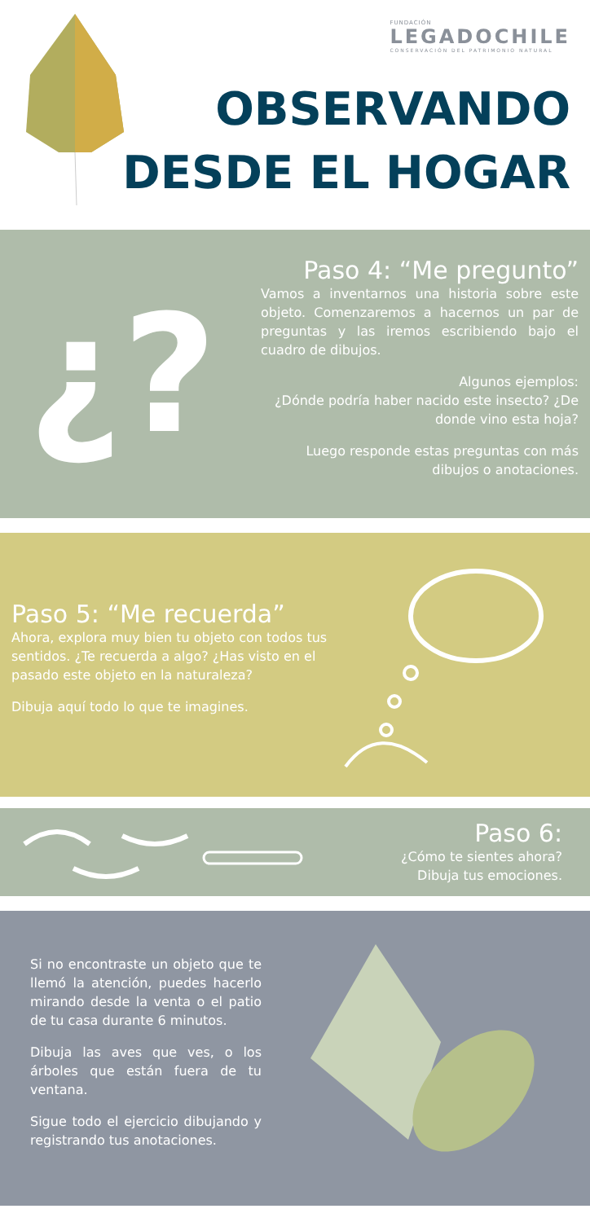FUNDACIÓN
LEGADOCHILE
CONSERVACIÓN DEL PATRIMONIO NATURAL
OBSERVANDO
DESDE EL HOGAR
¿?
Paso 4: “Me pregunto”
Vamos a inventarnos una historia sobre este objeto. Comenzaremos a hacernos un par de preguntas y las iremos escribiendo bajo el cuadro de dibujos.
Algunos ejemplos:
¿Dónde podría haber nacido este insecto? ¿De donde vino esta hoja?
Luego responde estas preguntas con más dibujos o anotaciones.
Paso 5: “Me recuerda”
Ahora, explora muy bien tu objeto con todos tus sentidos. ¿Te recuerda a algo? ¿Has visto en el pasado este objeto en la naturaleza?
Dibuja aquí todo lo que te imagines.
Paso 6:
¿Cómo te sientes ahora?
Dibuja tus emociones.
Si no encontraste un objeto que te llemó la atención, puedes hacerlo mirando desde la venta o el patio de tu casa durante 6 minutos.
Dibuja las aves que ves, o los árboles que están fuera de tu ventana.
Sigue todo el ejercicio dibujando y registrando tus anotaciones.